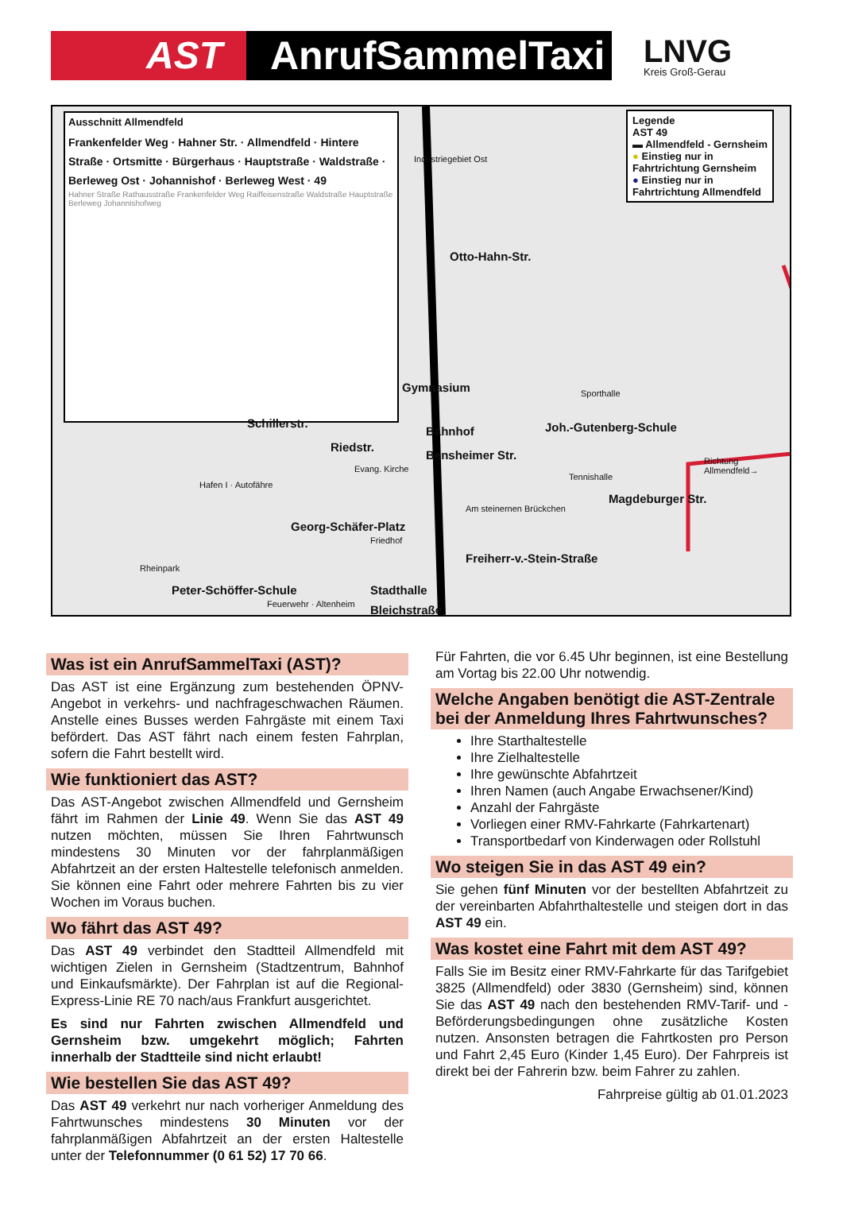AST
AnrufSammelTaxi
LNVG
Kreis Groß-Gerau
Ausschnitt Allmendfeld
Frankenfelder Weg · Hahner Str. · Allmendfeld · Hintere Straße · Ortsmitte · Bürgerhaus · Hauptstraße · Waldstraße · Berleweg Ost · Johannishof · Berleweg West · 49
Hahner Straße Rathausstraße Frankenfelder Weg Raiffeisenstraße Waldstraße Hauptstraße Berleweg Johannishofweg
Legende
AST 49
▬ Allmendfeld - Gernsheim
● Einstieg nur in Fahrtrichtung Gernsheim
● Einstieg nur in Fahrtrichtung Allmendfeld
Otto-Hahn-Str.
Industriegebiet Ost
Joh.-Gutenberg-Schule
Sporthalle
Gymnasium
Richtung Allmendfeld→
Schillerstr.
Bahnhof
Tennishalle
Magdeburger Str.
Riedstr.
Bensheimer Str.
Evang. Kirche
Hafen I · Autofähre
Am steinernen Brückchen
Georg-Schäfer-Platz
Friedhof
Freiherr-v.-Stein-Straße
Rheinpark
Peter-Schöffer-Schule Stadthalle
Bleichstraße
Feuerwehr · Altenheim
Was ist ein AnrufSammelTaxi (AST)?
Das AST ist eine Ergänzung zum bestehenden ÖPNV-Angebot in verkehrs- und nachfrageschwachen Räumen. Anstelle eines Busses werden Fahrgäste mit einem Taxi befördert. Das AST fährt nach einem festen Fahrplan, sofern die Fahrt bestellt wird.
Wie funktioniert das AST?
Das AST-Angebot zwischen Allmendfeld und Gernsheim fährt im Rahmen der Linie 49. Wenn Sie das AST 49 nutzen möchten, müssen Sie Ihren Fahrtwunsch mindestens 30 Minuten vor der fahrplanmäßigen Abfahrtzeit an der ersten Haltestelle telefonisch anmelden. Sie können eine Fahrt oder mehrere Fahrten bis zu vier Wochen im Voraus buchen.
Wo fährt das AST 49?
Das AST 49 verbindet den Stadtteil Allmendfeld mit wichtigen Zielen in Gernsheim (Stadtzentrum, Bahnhof und Einkaufsmärkte). Der Fahrplan ist auf die Regional-Express-Linie RE 70 nach/aus Frankfurt ausgerichtet.
Es sind nur Fahrten zwischen Allmendfeld und Gernsheim bzw. umgekehrt möglich; Fahrten innerhalb der Stadtteile sind nicht erlaubt!
Wie bestellen Sie das AST 49?
Das AST 49 verkehrt nur nach vorheriger Anmeldung des Fahrtwunsches mindestens 30 Minuten vor der fahrplanmäßigen Abfahrtzeit an der ersten Haltestelle unter der Telefonnummer (0 61 52) 17 70 66.
Für Fahrten, die vor 6.45 Uhr beginnen, ist eine Bestellung am Vortag bis 22.00 Uhr notwendig.
Welche Angaben benötigt die AST-Zentrale bei der Anmeldung Ihres Fahrtwunsches?
Ihre Starthaltestelle
Ihre Zielhaltestelle
Ihre gewünschte Abfahrtzeit
Ihren Namen (auch Angabe Erwachsener/Kind)
Anzahl der Fahrgäste
Vorliegen einer RMV-Fahrkarte (Fahrkartenart)
Transportbedarf von Kinderwagen oder Rollstuhl
Wo steigen Sie in das AST 49 ein?
Sie gehen fünf Minuten vor der bestellten Abfahrtzeit zu der vereinbarten Abfahrthaltestelle und steigen dort in das AST 49 ein.
Was kostet eine Fahrt mit dem AST 49?
Falls Sie im Besitz einer RMV-Fahrkarte für das Tarifgebiet 3825 (Allmendfeld) oder 3830 (Gernsheim) sind, können Sie das AST 49 nach den bestehenden RMV-Tarif- und -Beförderungsbedingungen ohne zusätzliche Kosten nutzen. Ansonsten betragen die Fahrtkosten pro Person und Fahrt 2,45 Euro (Kinder 1,45 Euro). Der Fahrpreis ist direkt bei der Fahrerin bzw. beim Fahrer zu zahlen.
Fahrpreise gültig ab 01.01.2023